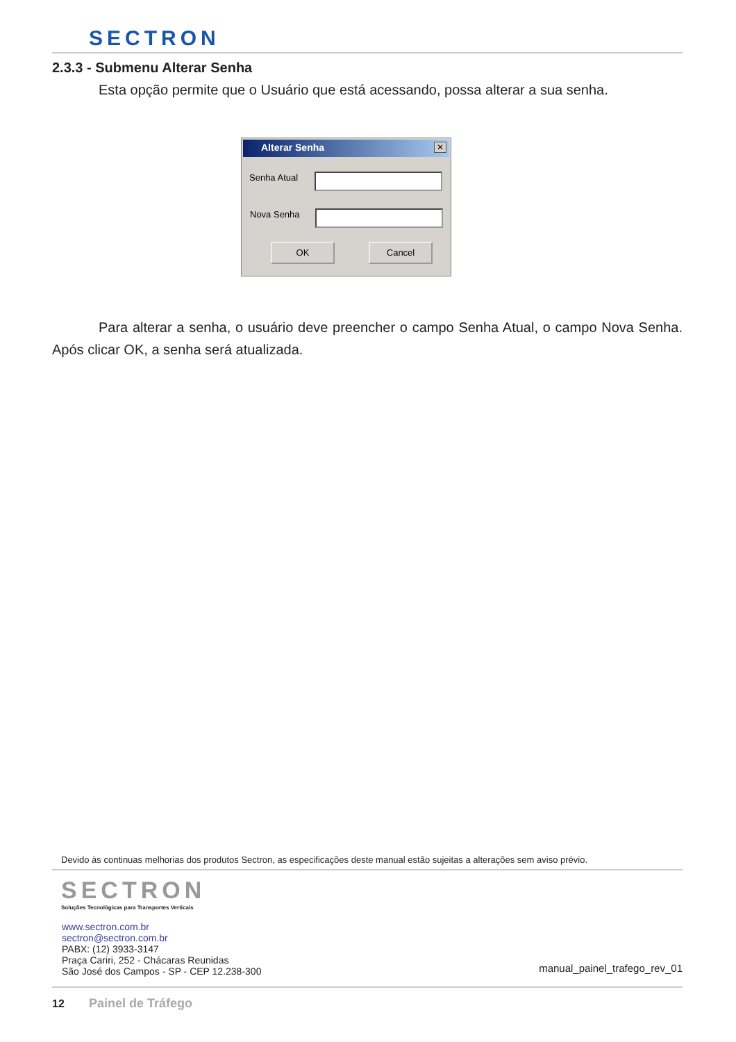SECTRON
2.3.3 - Submenu Alterar Senha
Esta opção permite que o Usuário que está acessando, possa alterar a sua senha.
Alterar Senha
✕
Senha Atual
Nova Senha
OK Cancel
Para alterar a senha, o usuário deve preencher o campo Senha Atual, o campo Nova Senha. Após clicar OK, a senha será atualizada.
Devido às continuas melhorias dos produtos Sectron, as especificações deste manual estão sujeitas a alterações sem aviso prévio.
SECTRON
Soluções Tecnológicas para Transportes Verticais
www.sectron.com.br
sectron@sectron.com.br
PABX: (12) 3933-3147
Praça Cariri, 252 - Chácaras Reunidas
São José dos Campos - SP - CEP 12.238-300
manual_painel_trafego_rev_01
12 Painel de Tráfego